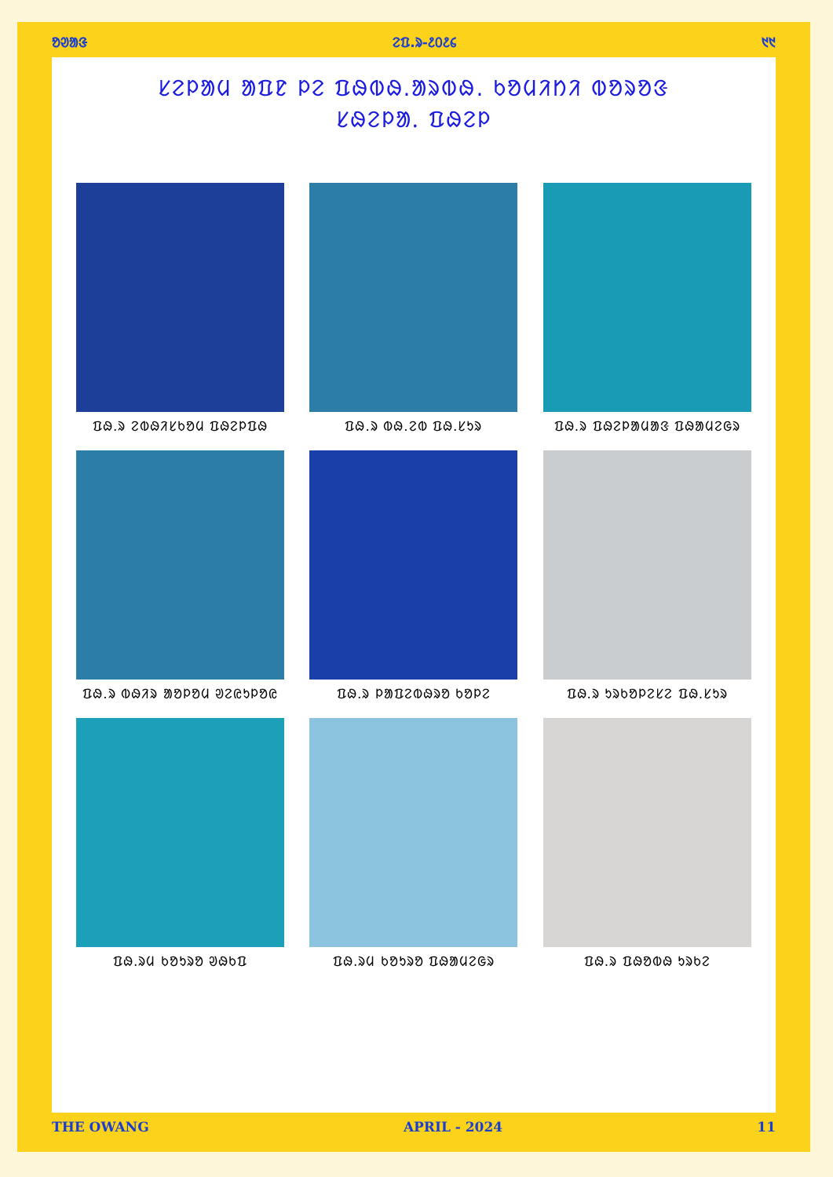ᱚᱣᱟᱝ ᱮᱯ.ᱨ-᱒᱐᱒᱔ ᱑᱑
ᱥᱮᱞᱟᱢ ᱟᱯᱱ ᱞᱮ ᱯᱷᱵᱷ.ᱟᱨᱵᱷ. ᱠᱚᱢᱤᱴᱤ ᱵᱚᱨᱚᱝ
ᱥᱷᱮᱞᱟᱹ ᱯᱷᱮᱞ
ᱯᱷ.ᱨ ᱮᱵᱷᱤᱥᱠᱚᱢ ᱯᱷᱮᱞᱯᱷ
ᱯᱷ.ᱨ ᱵᱷ.ᱮᱵ ᱯᱷ.ᱥᱩᱨ
ᱯᱷ.ᱨ ᱯᱷᱮᱞᱟᱢᱟᱝ ᱯᱷᱟᱢᱮᱜᱨ
ᱯᱷ.ᱨ ᱵᱷᱤᱨ ᱟᱚᱞᱚᱢ ᱣᱮᱭᱩᱞᱚᱭ
ᱯᱷ.ᱨ ᱞᱟᱯᱮᱵᱷᱨᱚ ᱠᱚᱞᱮ
ᱯᱷ.ᱨ ᱩᱨᱠᱚᱞᱮᱥᱮ ᱯᱷ.ᱥᱩᱨ
ᱯᱷ.ᱨᱢ ᱠᱚᱩᱨᱚ ᱣᱷᱠᱯ
ᱯᱷ.ᱨᱢ ᱠᱚᱩᱨᱚ ᱯᱷᱟᱢᱮᱜᱨ
ᱯᱷ.ᱨ ᱯᱷᱚᱵᱷ ᱩᱨᱠᱮ
THE OWANG APRIL - 2024 11